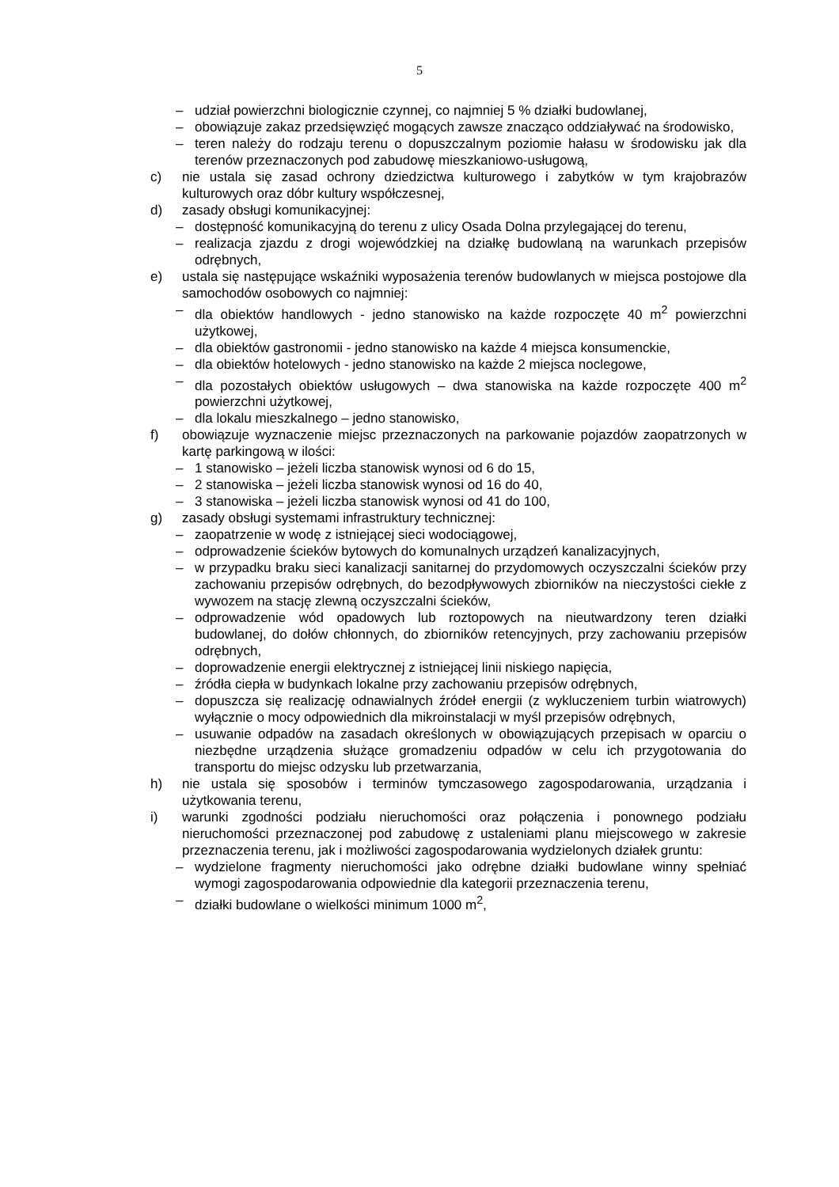5
– udział powierzchni biologicznie czynnej, co najmniej 5 % działki budowlanej,
– obowiązuje zakaz przedsięwzięć mogących zawsze znacząco oddziaływać na środowisko,
– teren należy do rodzaju terenu o dopuszczalnym poziomie hałasu w środowisku jak dla terenów przeznaczonych pod zabudowę mieszkaniowo-usługową,
c) nie ustala się zasad ochrony dziedzictwa kulturowego i zabytków w tym krajobrazów kulturowych oraz dóbr kultury współczesnej,
d) zasady obsługi komunikacyjnej:
– dostępność komunikacyjną do terenu z ulicy Osada Dolna przylegającej do terenu,
– realizacja zjazdu z drogi wojewódzkiej na działkę budowlaną na warunkach przepisów odrębnych,
e) ustala się następujące wskaźniki wyposażenia terenów budowlanych w miejsca postojowe dla samochodów osobowych co najmniej:
– dla obiektów handlowych - jedno stanowisko na każde rozpoczęte 40 m<sup>2</sup> powierzchni użytkowej,
– dla obiektów gastronomii - jedno stanowisko na każde 4 miejsca konsumenckie,
– dla obiektów hotelowych - jedno stanowisko na każde 2 miejsca noclegowe,
– dla pozostałych obiektów usługowych – dwa stanowiska na każde rozpoczęte 400 m<sup>2</sup> powierzchni użytkowej,
– dla lokalu mieszkalnego – jedno stanowisko,
f) obowiązuje wyznaczenie miejsc przeznaczonych na parkowanie pojazdów zaopatrzonych w kartę parkingową w ilości:
– 1 stanowisko – jeżeli liczba stanowisk wynosi od 6 do 15,
– 2 stanowiska – jeżeli liczba stanowisk wynosi od 16 do 40,
– 3 stanowiska – jeżeli liczba stanowisk wynosi od 41 do 100,
g) zasady obsługi systemami infrastruktury technicznej:
– zaopatrzenie w wodę z istniejącej sieci wodociągowej,
– odprowadzenie ścieków bytowych do komunalnych urządzeń kanalizacyjnych,
– w przypadku braku sieci kanalizacji sanitarnej do przydomowych oczyszczalni ścieków przy zachowaniu przepisów odrębnych, do bezodpływowych zbiorników na nieczystości ciekłe z wywozem na stację zlewną oczyszczalni ścieków,
– odprowadzenie wód opadowych lub roztopowych na nieutwardzony teren działki budowlanej, do dołów chłonnych, do zbiorników retencyjnych, przy zachowaniu przepisów odrębnych,
– doprowadzenie energii elektrycznej z istniejącej linii niskiego napięcia,
– źródła ciepła w budynkach lokalne przy zachowaniu przepisów odrębnych,
– dopuszcza się realizację odnawialnych źródeł energii (z wykluczeniem turbin wiatrowych) wyłącznie o mocy odpowiednich dla mikroinstalacji w myśl przepisów odrębnych,
– usuwanie odpadów na zasadach określonych w obowiązujących przepisach w oparciu o niezbędne urządzenia służące gromadzeniu odpadów w celu ich przygotowania do transportu do miejsc odzysku lub przetwarzania,
h) nie ustala się sposobów i terminów tymczasowego zagospodarowania, urządzania i użytkowania terenu,
i) warunki zgodności podziału nieruchomości oraz połączenia i ponownego podziału nieruchomości przeznaczonej pod zabudowę z ustaleniami planu miejscowego w zakresie przeznaczenia terenu, jak i możliwości zagospodarowania wydzielonych działek gruntu:
– wydzielone fragmenty nieruchomości jako odrębne działki budowlane winny spełniać wymogi zagospodarowania odpowiednie dla kategorii przeznaczenia terenu,
– działki budowlane o wielkości minimum 1000 m<sup>2</sup>,